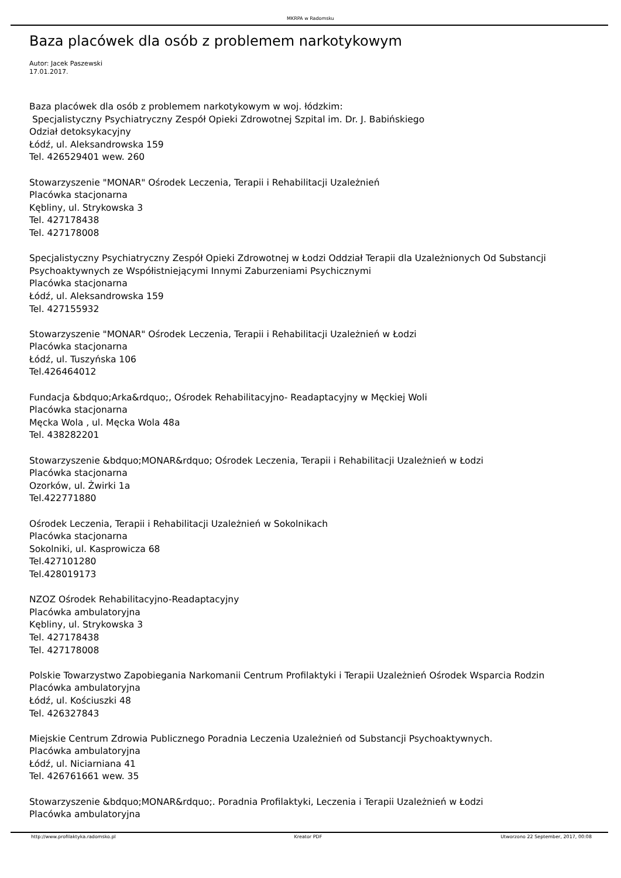MKRPA w Radomsku
Baza placówek dla osób z problemem narkotykowym
Autor: Jacek Paszewski
17.01.2017.
Baza placówek dla osób z problemem narkotykowym w woj. łódzkim:
Specjalistyczny Psychiatryczny Zespół Opieki Zdrowotnej Szpital im. Dr. J. Babińskiego
Odział detoksykacyjny
Łódź, ul. Aleksandrowska 159
Tel. 426529401 wew. 260
Stowarzyszenie "MONAR" Ośrodek Leczenia, Terapii i Rehabilitacji Uzależnień
Placówka stacjonarna
Kębliny, ul. Strykowska 3
Tel. 427178438
Tel. 427178008
Specjalistyczny Psychiatryczny Zespół Opieki Zdrowotnej w Łodzi Oddział Terapii dla Uzależnionych Od Substancji Psychoaktywnych ze Współistniejącymi Innymi Zaburzeniami Psychicznymi
Placówka stacjonarna
Łódź, ul. Aleksandrowska 159
Tel. 427155932
Stowarzyszenie "MONAR" Ośrodek Leczenia, Terapii i Rehabilitacji Uzależnień w Łodzi
Placówka stacjonarna
Łódź, ul. Tuszyńska 106
Tel.426464012
Fundacja &bdquo;Arka&rdquo;, Ośrodek Rehabilitacyjno- Readaptacyjny w Męckiej Woli
Placówka stacjonarna
Męcka Wola , ul. Męcka Wola 48a
Tel. 438282201
Stowarzyszenie &bdquo;MONAR&rdquo; Ośrodek Leczenia, Terapii i Rehabilitacji Uzależnień w Łodzi
Placówka stacjonarna
Ozorków, ul. Żwirki 1a
Tel.422771880
Ośrodek Leczenia, Terapii i Rehabilitacji Uzależnień w Sokolnikach
Placówka stacjonarna
Sokolniki, ul. Kasprowicza 68
Tel.427101280
Tel.428019173
NZOZ Ośrodek Rehabilitacyjno-Readaptacyjny
Placówka ambulatoryjna
Kębliny, ul. Strykowska 3
Tel. 427178438
Tel. 427178008
Polskie Towarzystwo Zapobiegania Narkomanii Centrum Profilaktyki i Terapii Uzależnień Ośrodek Wsparcia Rodzin
Placówka ambulatoryjna
Łódź, ul. Kościuszki 48
Tel. 426327843
Miejskie Centrum Zdrowia Publicznego Poradnia Leczenia Uzależnień od Substancji Psychoaktywnych.
Placówka ambulatoryjna
Łódź, ul. Niciarniana 41
Tel. 426761661 wew. 35
Stowarzyszenie &bdquo;MONAR&rdquo;. Poradnia Profilaktyki, Leczenia i Terapii Uzależnień w Łodzi
Placówka ambulatoryjna
http://www.profilaktyka.radomsko.pl Kreator PDF Utworzono 22 September, 2017, 00:08